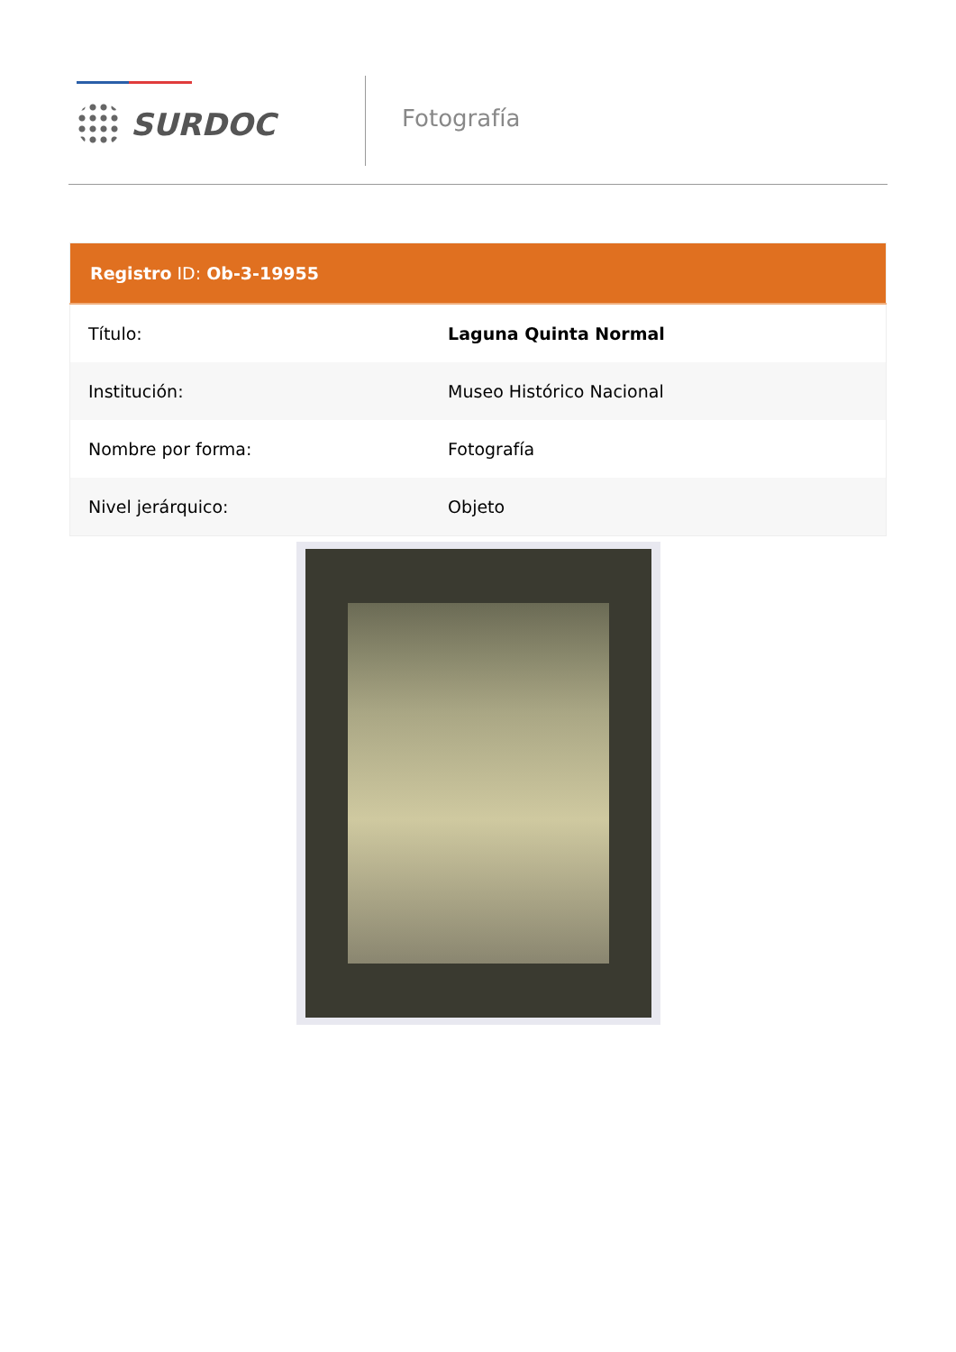SURDOC
Fotografía
| Registro ID: Ob-3-19955 | |
| --- | --- |
| Título: | Laguna Quinta Normal |
| Institución: | Museo Histórico Nacional |
| Nombre por forma: | Fotografía |
| Nivel jerárquico: | Objeto |